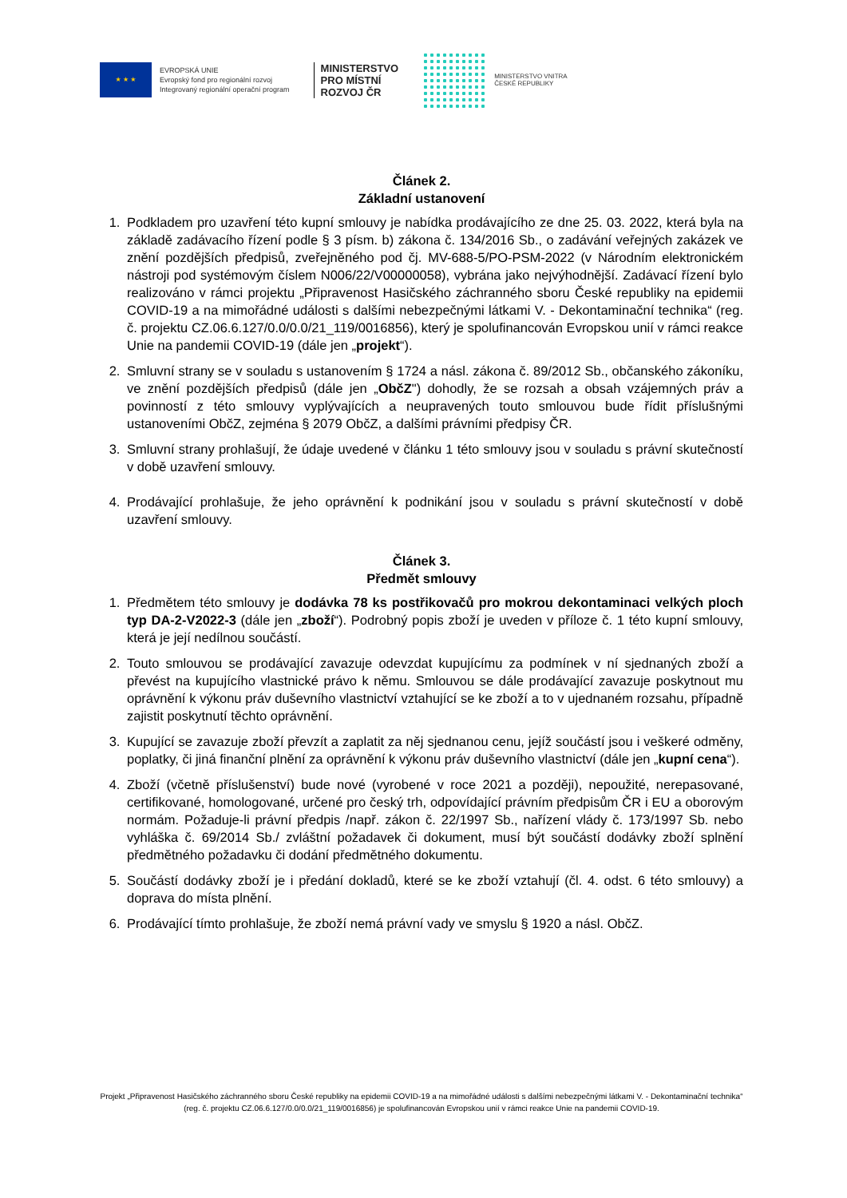★ ★ ★
EVROPSKÁ UNIE
Evropský fond pro regionální rozvoj
Integrovaný regionální operační program
MINISTERSTVO
PRO MÍSTNÍ
ROZVOJ ČR
MINISTERSTVO VNITRA
ČESKÉ REPUBLIKY
Článek 2.
Základní ustanovení
1. Podkladem pro uzavření této kupní smlouvy je nabídka prodávajícího ze dne 25. 03. 2022, která byla na základě zadávacího řízení podle § 3 písm. b) zákona č. 134/2016 Sb., o zadávání veřejných zakázek ve znění pozdějších předpisů, zveřejněného pod čj. MV-688-5/PO-PSM-2022 (v Národním elektronickém nástroji pod systémovým číslem N006/22/V00000058), vybrána jako nejvýhodnější. Zadávací řízení bylo realizováno v rámci projektu „Připravenost Hasičského záchranného sboru České republiky na epidemii COVID-19 a na mimořádné události s dalšími nebezpečnými látkami V. - Dekontaminační technika“ (reg. č. projektu CZ.06.6.127/0.0/0.0/21_119/0016856), který je spolufinancován Evropskou unií v rámci reakce Unie na pandemii COVID-19 (dále jen „projekt“).
2. Smluvní strany se v souladu s ustanovením § 1724 a násl. zákona č. 89/2012 Sb., občanského zákoníku, ve znění pozdějších předpisů (dále jen „ObčZ") dohodly, že se rozsah a obsah vzájemných práv a povinností z této smlouvy vyplývajících a neupravených touto smlouvou bude řídit příslušnými ustanoveními ObčZ, zejména § 2079 ObčZ, a dalšími právními předpisy ČR.
3. Smluvní strany prohlašují, že údaje uvedené v článku 1 této smlouvy jsou v souladu s právní skutečností v době uzavření smlouvy.
4. Prodávající prohlašuje, že jeho oprávnění k podnikání jsou v souladu s právní skutečností v době uzavření smlouvy.
Článek 3.
Předmět smlouvy
1. Předmětem této smlouvy je dodávka 78 ks postřikovačů pro mokrou dekontaminaci velkých ploch typ DA-2-V2022-3 (dále jen „zboží“). Podrobný popis zboží je uveden v příloze č. 1 této kupní smlouvy, která je její nedílnou součástí.
2. Touto smlouvou se prodávající zavazuje odevzdat kupujícímu za podmínek v ní sjednaných zboží a převést na kupujícího vlastnické právo k němu. Smlouvou se dále prodávající zavazuje poskytnout mu oprávnění k výkonu práv duševního vlastnictví vztahující se ke zboží a to v ujednaném rozsahu, případně zajistit poskytnutí těchto oprávnění.
3. Kupující se zavazuje zboží převzít a zaplatit za něj sjednanou cenu, jejíž součástí jsou i veškeré odměny, poplatky, či jiná finanční plnění za oprávnění k výkonu práv duševního vlastnictví (dále jen „kupní cena“).
4. Zboží (včetně příslušenství) bude nové (vyrobené v roce 2021 a později), nepoužité, nerepasované, certifikované, homologované, určené pro český trh, odpovídající právním předpisům ČR i EU a oborovým normám. Požaduje-li právní předpis /např. zákon č. 22/1997 Sb., nařízení vlády č. 173/1997 Sb. nebo vyhláška č. 69/2014 Sb./ zvláštní požadavek či dokument, musí být součástí dodávky zboží splnění předmětného požadavku či dodání předmětného dokumentu.
5. Součástí dodávky zboží je i předání dokladů, které se ke zboží vztahují (čl. 4. odst. 6 této smlouvy) a doprava do místa plnění.
6. Prodávající tímto prohlašuje, že zboží nemá právní vady ve smyslu § 1920 a násl. ObčZ.
Projekt „Připravenost Hasičského záchranného sboru České republiky na epidemii COVID-19 a na mimořádné události s dalšími nebezpečnými látkami V. - Dekontaminační technika“ (reg. č. projektu CZ.06.6.127/0.0/0.0/21_119/0016856) je spolufinancován Evropskou unií v rámci reakce Unie na pandemii COVID-19.